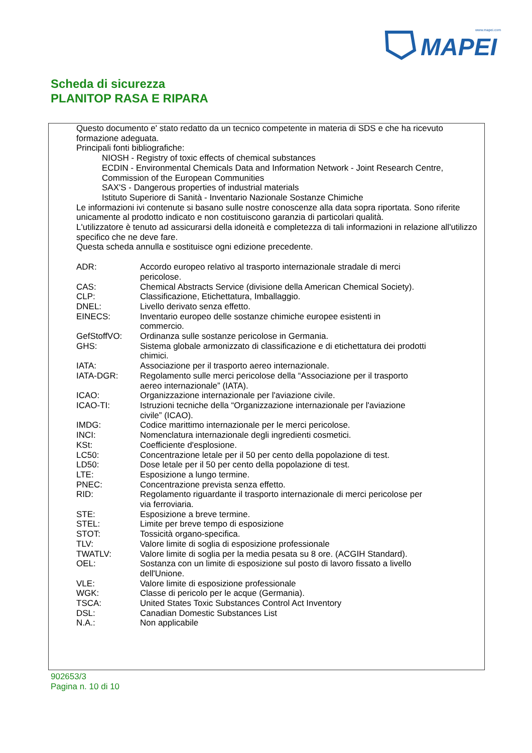www.mapei.com
MAPEI
Scheda di sicurezza
PLANITOP RASA E RIPARA
Questo documento e' stato redatto da un tecnico competente in materia di SDS e che ha ricevuto formazione adeguata.
Principali fonti bibliografiche:
NIOSH - Registry of toxic effects of chemical substances
ECDIN - Environmental Chemicals Data and Information Network - Joint Research Centre, Commission of the European Communities
SAX'S - Dangerous properties of industrial materials
Istituto Superiore di Sanità - Inventario Nazionale Sostanze Chimiche
Le informazioni ivi contenute si basano sulle nostre conoscenze alla data sopra riportata. Sono riferite unicamente al prodotto indicato e non costituiscono garanzia di particolari qualità.
L'utilizzatore è tenuto ad assicurarsi della idoneità e completezza di tali informazioni in relazione all'utilizzo specifico che ne deve fare.
Questa scheda annulla e sostituisce ogni edizione precedente.
| ADR: | Accordo europeo relativo al trasporto internazionale stradale di merci pericolose. |
| CAS: | Chemical Abstracts Service (divisione della American Chemical Society). |
| CLP: | Classificazione, Etichettatura, Imballaggio. |
| DNEL: | Livello derivato senza effetto. |
| EINECS: | Inventario europeo delle sostanze chimiche europee esistenti in commercio. |
| GefStoffVO: | Ordinanza sulle sostanze pericolose in Germania. |
| GHS: | Sistema globale armonizzato di classificazione e di etichettatura dei prodotti chimici. |
| IATA: | Associazione per il trasporto aereo internazionale. |
| IATA-DGR: | Regolamento sulle merci pericolose della “Associazione per il trasporto aereo internazionale” (IATA). |
| ICAO: | Organizzazione internazionale per l'aviazione civile. |
| ICAO-TI: | Istruzioni tecniche della “Organizzazione internazionale per l'aviazione civile” (ICAO). |
| IMDG: | Codice marittimo internazionale per le merci pericolose. |
| INCI: | Nomenclatura internazionale degli ingredienti cosmetici. |
| KSt: | Coefficiente d'esplosione. |
| LC50: | Concentrazione letale per il 50 per cento della popolazione di test. |
| LD50: | Dose letale per il 50 per cento della popolazione di test. |
| LTE: | Esposizione a lungo termine. |
| PNEC: | Concentrazione prevista senza effetto. |
| RID: | Regolamento riguardante il trasporto internazionale di merci pericolose per via ferroviaria. |
| STE: | Esposizione a breve termine. |
| STEL: | Limite per breve tempo di esposizione |
| STOT: | Tossicità organo-specifica. |
| TLV: | Valore limite di soglia di esposizione professionale |
| TWATLV: | Valore limite di soglia per la media pesata su 8 ore. (ACGIH Standard). |
| OEL: | Sostanza con un limite di esposizione sul posto di lavoro fissato a livello dell'Unione. |
| VLE: | Valore limite di esposizione professionale |
| WGK: | Classe di pericolo per le acque (Germania). |
| TSCA: | United States Toxic Substances Control Act Inventory |
| DSL: | Canadian Domestic Substances List |
| N.A.: | Non applicabile |
902653/3
Pagina n. 10 di 10